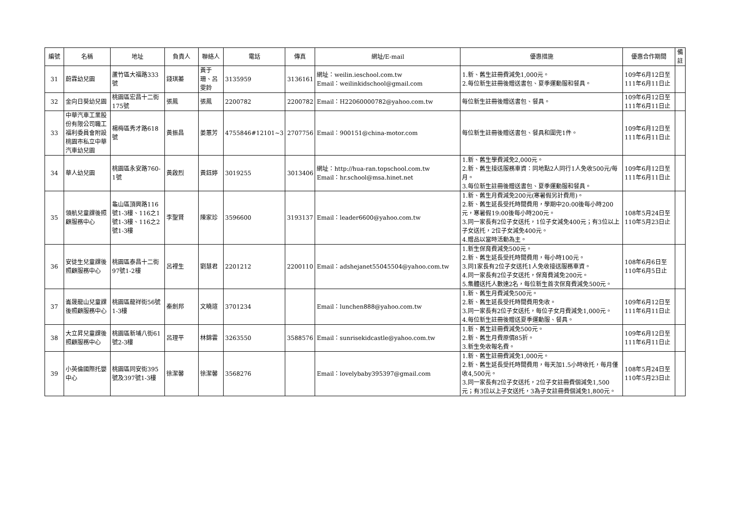| 編號 | 名稱 | 地址 | 負責人 | 聯絡人 | 電話 | 傳真 | 網址/E-mail | 優惠措施 | 優惠合作期間 | 備註 |
| --- | --- | --- | --- | --- | --- | --- | --- | --- | --- | --- |
| 31 | 蔚霖幼兒園 | 蘆竹區大福路333號 | 錢琪蓁 | 黃于珊、呂雯鈴 | 3135959 | 3136161 | 網址：weilin.ieschool.com.tw Email：weilinkidschool@gmail.com | 1.新、舊生註冊費減免1,000元。 2.每位新生註冊後贈送書包、夏季運動服和餐具。 | 109年6月12日至111年6月11日止 | |
| 32 | 金向日葵幼兒園 | 桃園區宏昌十二街175號 | 張鳳 | 張鳳 | 2200782 | 2200782 | Email：H22060000782@yahoo.com.tw | 每位新生註冊後贈送書包、餐具。 | 109年6月12日至111年6月11日止 | |
| 33 | 中華汽車工業股份有限公司職工福利委員會附設桃園市私立中華汽車幼兒園 | 楊梅區秀才路618號 | 黃振昌 | 姜蕙芳 | 4755846#12101~3 | 2707756 | Email：900151@china-motor.com | 每位新生註冊後贈送書包、餐具和圍兜1件。 | 109年6月12日至111年6月11日止 | |
| 34 | 華人幼兒園 | 桃園區永安路760-1號 | 黃啟烈 | 黃鈺婷 | 3019255 | 3013406 | 網址：http://hua-ran.topschool.com.tw Email：hr.school@msa.hinet.net | 1.新、舊生學費減免2,000元。 2.新、舊生接送服務車資：同地點2人同行1人免收500元/每月。 3.每位新生註冊後贈送書包、夏季運動服和餐具。 | 109年6月12日至111年6月11日止 | |
| 35 | 領航兒童課後照顧服務中心 | 龜山區頂興路116號1-3樓、116之1號1-3樓、116之2號1-3樓 | 李聖賢 | 陳家珍 | 3596600 | 3193137 | Email：leader6600@yahoo.com.tw | 1.新、舊生月費減免200元(寒暑假另計費用)。 2.新、舊生延長受托時間費用，學期中20:00後每小時200元，寒暑假19:00後每小時200元。 3.同一家長有2位子女送托，1位子女減免400元；有3位以上子女送托，2位子女減免400元。 4.贈品以當時活動為主。 | 108年5月24日至110年5月23日止 | |
| 36 | 安徒生兒童課後照顧服務中心 | 桃園區泰昌十二街97號1-2樓 | 呂裡生 | 劉慧君 | 2201212 | 2200110 | Email：adshejanet55045504@yahoo.com.tw | 1.新生保育費減免500元。 2.新、舊生延長受托時間費用，每小時100元。 3.同1家長有2位子女送托1人免收接送服務車資。 4.同一家長有2位子女送托，保育費減免200元。 5.集體送托人數達2名，每位新生首次保育費減免500元。 | 108年6月6日至110年6月5日止 | |
| 37 | 崙晟龍山兒童課後照顧服務中心 | 桃園區龍祥街56號1-3樓 | 秦劍邦 | 文曉瑄 | 3701234 | | Email：lunchen888@yahoo.com.tw | 1.新、舊生月費減免500元。 2.新、舊生延長受托時間費用免收。 3.同一家長有2位子女送托，每位子女月費減免1,000元。 4.每位新生註冊後贈送夏季運動服、餐具。 | 109年6月12日至111年6月11日止 | |
| 38 | 大立昇兒童課後照顧服務中心 | 桃園區新埔八街61號2-3樓 | 呂理平 | 林錦雲 | 3263550 | 3588576 | Email：sunrisekidcastle@yahoo.com.tw | 1.新、舊生註冊費減免500元。 2.新、舊生月費原價85折。 3.新生免收報名費。 | 109年6月12日至111年6月11日止 | |
| 39 | 小英倫國際托嬰中心 | 桃園區同安街395號及397號1-3樓 | 徐潔馨 | 徐潔馨 | 3568276 | | Email：lovelybaby395397@gmail.com | 1.新、舊生註冊費減免1,000元。 2.新、舊生延長受托時間費用，每天加1.5小時收托，每月僅收4,500元。 3.同一家長有2位子女送托，2位子女註冊費個減免1,500元；有3位以上子女送托，3為子女註冊費個減免1,800元。 | 108年5月24日至110年5月23日止 | |